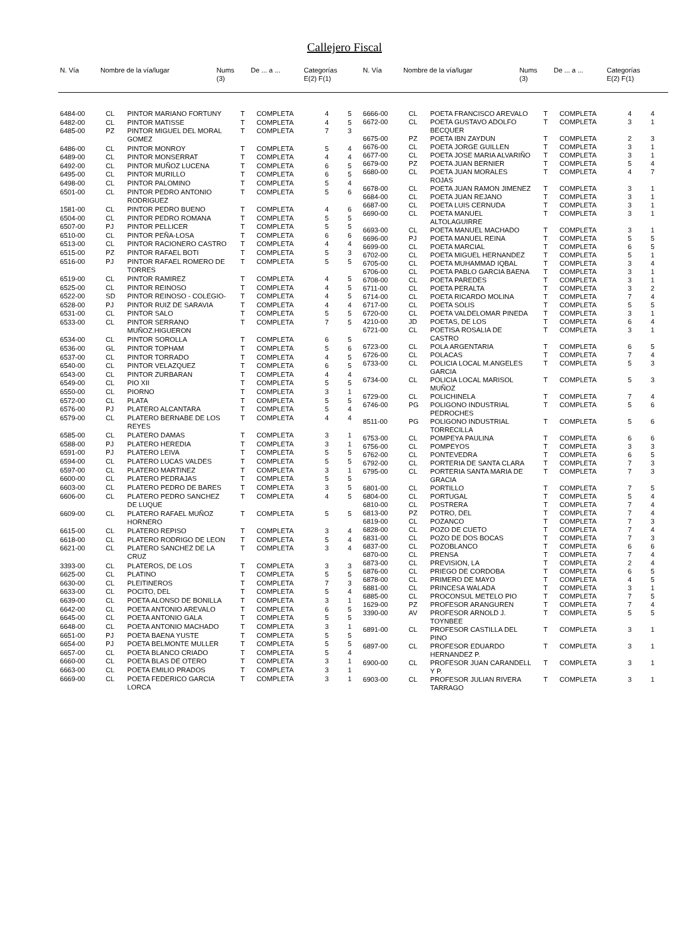Callejero Fiscal
| N. Vía | Nombre de la vía/lugar | Nums (3) | De ... a ... | Categorías E(2) F(1) |
| --- | --- | --- | --- | --- |
| N. Vía | Nombre de la vía/lugar | Nums (3) | De ... a ... | Categorías E(2) F(1) |
| --- | --- | --- | --- | --- |
| 6484-00 | CL | PINTOR MARIANO FORTUNY | T | COMPLETA | 4 | 5 |
| 6482-00 | CL | PINTOR MATISSE | T | COMPLETA | 4 | 5 |
| 6485-00 | PZ | PINTOR MIGUEL DEL MORAL GOMEZ | T | COMPLETA | 7 | 3 |
| 6486-00 | CL | PINTOR MONROY | T | COMPLETA | 5 | 4 |
| 6489-00 | CL | PINTOR MONSERRAT | T | COMPLETA | 4 | 4 |
| 6492-00 | CL | PINTOR MUÑOZ LUCENA | T | COMPLETA | 6 | 5 |
| 6495-00 | CL | PINTOR MURILLO | T | COMPLETA | 6 | 5 |
| 6498-00 | CL | PINTOR PALOMINO | T | COMPLETA | 5 | 4 |
| 6501-00 | CL | PINTOR PEDRO ANTONIO RODRIGUEZ | T | COMPLETA | 5 | 6 |
| 1581-00 | CL | PINTOR PEDRO BUENO | T | COMPLETA | 4 | 6 |
| 6504-00 | CL | PINTOR PEDRO ROMANA | T | COMPLETA | 5 | 5 |
| 6507-00 | PJ | PINTOR PELLICER | T | COMPLETA | 5 | 5 |
| 6510-00 | CL | PINTOR PEÑA-LOSA | T | COMPLETA | 6 | 6 |
| 6513-00 | CL | PINTOR RACIONERO CASTRO | T | COMPLETA | 4 | 4 |
| 6515-00 | PZ | PINTOR RAFAEL BOTI | T | COMPLETA | 5 | 3 |
| 6516-00 | PJ | PINTOR RAFAEL ROMERO DE TORRES | T | COMPLETA | 5 | 5 |
| 6519-00 | CL | PINTOR RAMIREZ | T | COMPLETA | 4 | 5 |
| 6525-00 | CL | PINTOR REINOSO | T | COMPLETA | 4 | 5 |
| 6522-00 | SD | PINTOR REINOSO - COLEGIO- | T | COMPLETA | 4 | 5 |
| 6528-00 | PJ | PINTOR RUIZ DE SARAVIA | T | COMPLETA | 4 | 4 |
| 6531-00 | CL | PINTOR SALO | T | COMPLETA | 5 | 5 |
| 6533-00 | CL | PINTOR SERRANO MUÑOZ.HIGUERON | T | COMPLETA | 7 | 5 |
| 6534-00 | CL | PINTOR SOROLLA | T | COMPLETA | 6 | 5 |
| 6536-00 | GL | PINTOR TOPHAM | T | COMPLETA | 5 | 6 |
| 6537-00 | CL | PINTOR TORRADO | T | COMPLETA | 4 | 5 |
| 6540-00 | CL | PINTOR VELAZQUEZ | T | COMPLETA | 6 | 5 |
| 6543-00 | CL | PINTOR ZURBARAN | T | COMPLETA | 4 | 4 |
| 6549-00 | CL | PIO XII | T | COMPLETA | 5 | 5 |
| 6550-00 | CL | PIORNO | T | COMPLETA | 3 | 1 |
| 6572-00 | CL | PLATA | T | COMPLETA | 5 | 5 |
| 6576-00 | PJ | PLATERO ALCANTARA | T | COMPLETA | 5 | 4 |
| 6579-00 | CL | PLATERO BERNABE DE LOS REYES | T | COMPLETA | 4 | 4 |
| 6585-00 | CL | PLATERO DAMAS | T | COMPLETA | 3 | 1 |
| 6588-00 | PJ | PLATERO HEREDIA | T | COMPLETA | 3 | 1 |
| 6591-00 | PJ | PLATERO LEIVA | T | COMPLETA | 5 | 5 |
| 6594-00 | CL | PLATERO LUCAS VALDES | T | COMPLETA | 5 | 5 |
| 6597-00 | CL | PLATERO MARTINEZ | T | COMPLETA | 3 | 1 |
| 6600-00 | CL | PLATERO PEDRAJAS | T | COMPLETA | 5 | 5 |
| 6603-00 | CL | PLATERO PEDRO DE BARES | T | COMPLETA | 3 | 5 |
| 6606-00 | CL | PLATERO PEDRO SANCHEZ DE LUQUE | T | COMPLETA | 4 | 5 |
| 6609-00 | CL | PLATERO RAFAEL MUÑOZ HORNERO | T | COMPLETA | 5 | 5 |
| 6615-00 | CL | PLATERO REPISO | T | COMPLETA | 3 | 4 |
| 6618-00 | CL | PLATERO RODRIGO DE LEON | T | COMPLETA | 5 | 4 |
| 6621-00 | CL | PLATERO SANCHEZ DE LA CRUZ | T | COMPLETA | 3 | 4 |
| 3393-00 | CL | PLATEROS, DE LOS | T | COMPLETA | 3 | 3 |
| 6625-00 | CL | PLATINO | T | COMPLETA | 5 | 5 |
| 6630-00 | CL | PLEITINEROS | T | COMPLETA | 7 | 3 |
| 6633-00 | CL | POCITO, DEL | T | COMPLETA | 5 | 4 |
| 6639-00 | CL | POETA ALONSO DE BONILLA | T | COMPLETA | 3 | 1 |
| 6642-00 | CL | POETA ANTONIO AREVALO | T | COMPLETA | 6 | 5 |
| 6645-00 | CL | POETA ANTONIO GALA | T | COMPLETA | 5 | 5 |
| 6648-00 | CL | POETA ANTONIO MACHADO | T | COMPLETA | 3 | 1 |
| 6651-00 | PJ | POETA BAENA YUSTE | T | COMPLETA | 5 | 5 |
| 6654-00 | PJ | POETA BELMONTE MULLER | T | COMPLETA | 5 | 5 |
| 6657-00 | CL | POETA BLANCO CRIADO | T | COMPLETA | 5 | 4 |
| 6660-00 | CL | POETA BLAS DE OTERO | T | COMPLETA | 3 | 1 |
| 6663-00 | CL | POETA EMILIO PRADOS | T | COMPLETA | 3 | 1 |
| 6669-00 | CL | POETA FEDERICO GARCIA LORCA | T | COMPLETA | 3 | 1 |
| 6666-00 | CL | POETA FRANCISCO AREVALO | T | COMPLETA | 4 | 4 |
| 6672-00 | CL | POETA GUSTAVO ADOLFO BECQUER | T | COMPLETA | 3 | 1 |
| 6675-00 | PZ | POETA IBN ZAYDUN | T | COMPLETA | 2 | 3 |
| 6676-00 | CL | POETA JORGE GUILLEN | T | COMPLETA | 3 | 1 |
| 6677-00 | CL | POETA JOSE MARIA ALVARIÑO | T | COMPLETA | 3 | 1 |
| 6679-00 | PZ | POETA JUAN BERNIER | T | COMPLETA | 5 | 4 |
| 6680-00 | CL | POETA JUAN MORALES ROJAS | T | COMPLETA | 4 | 7 |
| 6678-00 | CL | POETA JUAN RAMON JIMENEZ | T | COMPLETA | 3 | 1 |
| 6684-00 | CL | POETA JUAN REJANO | T | COMPLETA | 3 | 1 |
| 6687-00 | CL | POETA LUIS CERNUDA | T | COMPLETA | 3 | 1 |
| 6690-00 | CL | POETA MANUEL ALTOLAGUIRRE | T | COMPLETA | 3 | 1 |
| 6693-00 | CL | POETA MANUEL MACHADO | T | COMPLETA | 3 | 1 |
| 6696-00 | PJ | POETA MANUEL REINA | T | COMPLETA | 5 | 5 |
| 6699-00 | CL | POETA MARCIAL | T | COMPLETA | 6 | 5 |
| 6702-00 | CL | POETA MIGUEL HERNANDEZ | T | COMPLETA | 5 | 1 |
| 6705-00 | CL | POETA MUHAMMAD IQBAL | T | COMPLETA | 3 | 4 |
| 6706-00 | CL | POETA PABLO GARCIA BAENA | T | COMPLETA | 3 | 1 |
| 6708-00 | CL | POETA PAREDES | T | COMPLETA | 3 | 1 |
| 6711-00 | CL | POETA PERALTA | T | COMPLETA | 3 | 2 |
| 6714-00 | CL | POETA RICARDO MOLINA | T | COMPLETA | 7 | 4 |
| 6717-00 | CL | POETA SOLIS | T | COMPLETA | 5 | 5 |
| 6720-00 | CL | POETA VALDELOMAR PINEDA | T | COMPLETA | 3 | 1 |
| 4210-00 | JD | POETAS, DE LOS | T | COMPLETA | 6 | 4 |
| 6721-00 | CL | POETISA ROSALIA DE CASTRO | T | COMPLETA | 3 | 1 |
| 6723-00 | CL | POLA ARGENTARIA | T | COMPLETA | 6 | 5 |
| 6726-00 | CL | POLACAS | T | COMPLETA | 7 | 4 |
| 6733-00 | CL | POLICIA LOCAL M.ANGELES GARCIA | T | COMPLETA | 5 | 3 |
| 6734-00 | CL | POLICIA LOCAL MARISOL MUÑOZ | T | COMPLETA | 5 | 3 |
| 6729-00 | CL | POLICHINELA | T | COMPLETA | 7 | 4 |
| 6746-00 | PG | POLIGONO INDUSTRIAL PEDROCHES | T | COMPLETA | 5 | 6 |
| 8511-00 | PG | POLIGONO INDUSTRIAL TORRECILLA | T | COMPLETA | 5 | 6 |
| 6753-00 | CL | POMPEYA PAULINA | T | COMPLETA | 6 | 6 |
| 6756-00 | CL | POMPEYOS | T | COMPLETA | 3 | 3 |
| 6762-00 | CL | PONTEVEDRA | T | COMPLETA | 6 | 5 |
| 6792-00 | CL | PORTERIA DE SANTA CLARA | T | COMPLETA | 7 | 3 |
| 6795-00 | CL | PORTERIA SANTA MARIA DE GRACIA | T | COMPLETA | 7 | 3 |
| 6801-00 | CL | PORTILLO | T | COMPLETA | 7 | 5 |
| 6804-00 | CL | PORTUGAL | T | COMPLETA | 5 | 4 |
| 6810-00 | CL | POSTRERA | T | COMPLETA | 7 | 4 |
| 6813-00 | PZ | POTRO, DEL | T | COMPLETA | 7 | 4 |
| 6819-00 | CL | POZANCO | T | COMPLETA | 7 | 3 |
| 6828-00 | CL | POZO DE CUETO | T | COMPLETA | 7 | 4 |
| 6831-00 | CL | POZO DE DOS BOCAS | T | COMPLETA | 7 | 3 |
| 6837-00 | CL | POZOBLANCO | T | COMPLETA | 6 | 6 |
| 6870-00 | CL | PRENSA | T | COMPLETA | 7 | 4 |
| 6873-00 | CL | PREVISION, LA | T | COMPLETA | 2 | 4 |
| 6876-00 | CL | PRIEGO DE CORDOBA | T | COMPLETA | 6 | 5 |
| 6878-00 | CL | PRIMERO DE MAYO | T | COMPLETA | 4 | 5 |
| 6881-00 | CL | PRINCESA WALADA | T | COMPLETA | 3 | 1 |
| 6885-00 | CL | PROCONSUL METELO PIO | T | COMPLETA | 7 | 5 |
| 1629-00 | PZ | PROFESOR ARANGUREN | T | COMPLETA | 7 | 4 |
| 3390-00 | AV | PROFESOR ARNOLD J. TOYNBEE | T | COMPLETA | 5 | 5 |
| 6891-00 | CL | PROFESOR CASTILLA DEL PINO | T | COMPLETA | 3 | 1 |
| 6897-00 | CL | PROFESOR EDUARDO HERNANDEZ P. | T | COMPLETA | 3 | 1 |
| 6900-00 | CL | PROFESOR JUAN CARANDELL Y P. | T | COMPLETA | 3 | 1 |
| 6903-00 | CL | PROFESOR JULIAN RIVERA TARRAGO | T | COMPLETA | 3 | 1 |